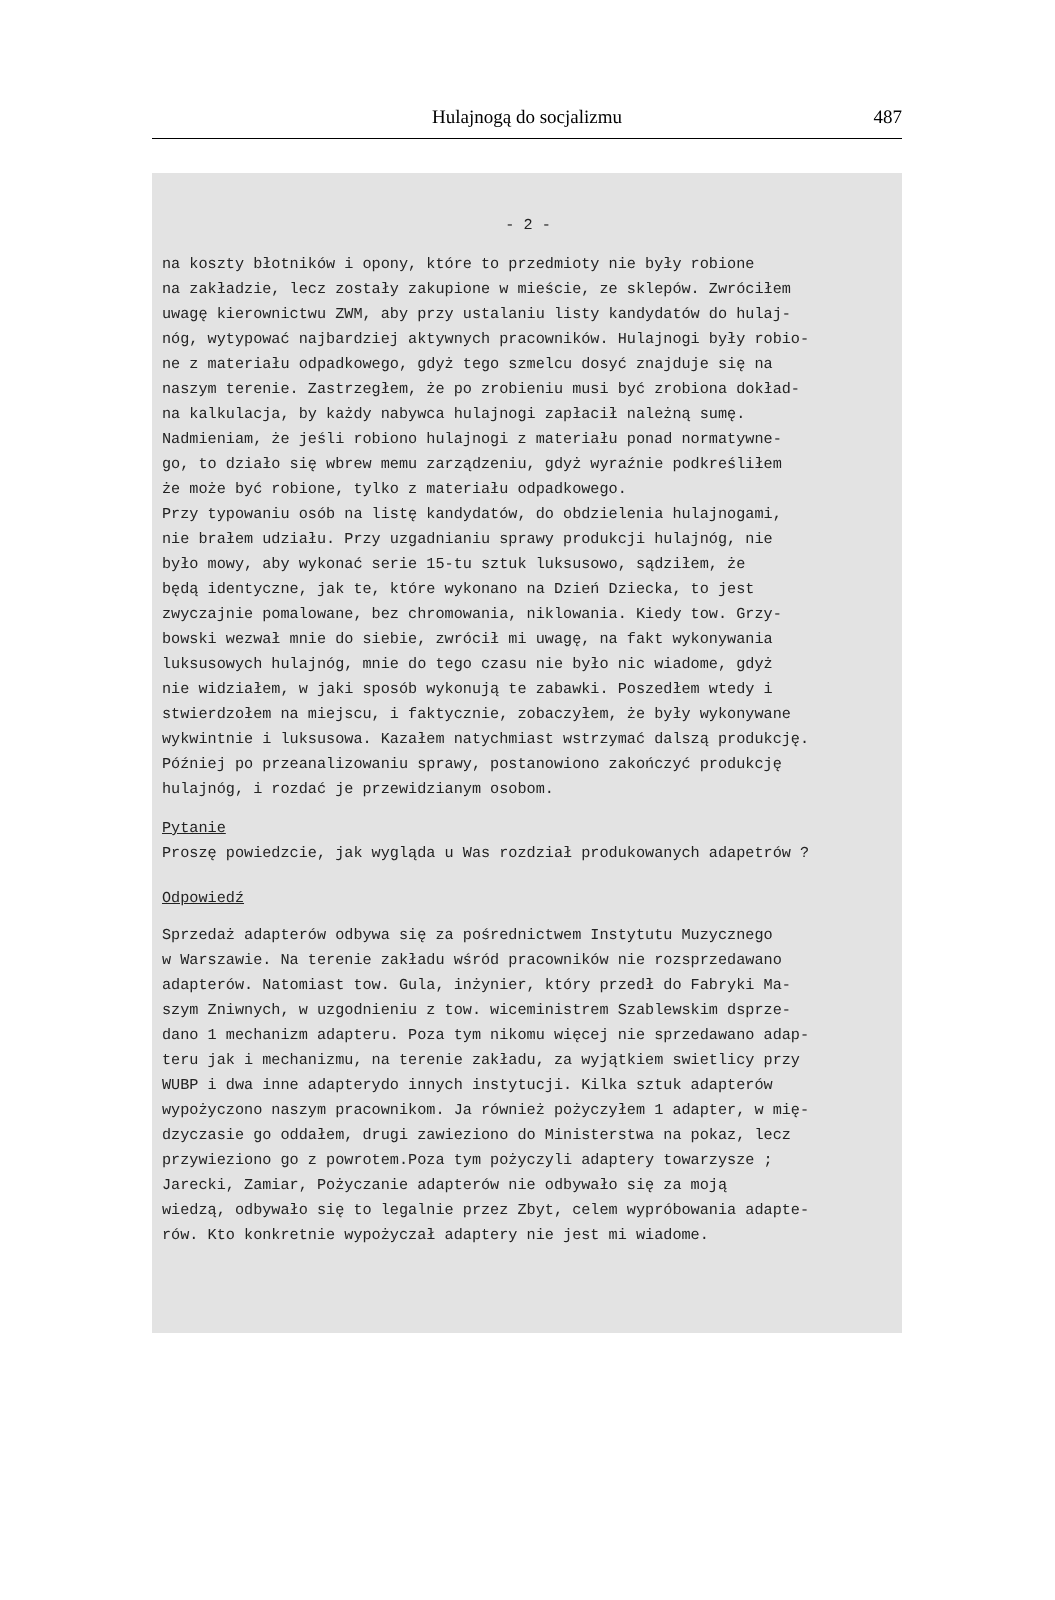Hulajnogą do socjalizmu
487
- 2 -
na koszty błotników i opony, które to przedmioty nie były robione
na zakładzie, lecz zostały zakupione w mieście, ze sklepów. Zwróciłem
uwagę kierownictwu ZWM, aby przy ustalaniu listy kandydatów do hulaj-
nóg, wytypować najbardziej aktywnych pracowników. Hulajnogi były robio-
ne z materiału odpadkowego, gdyż tego szmelcu dosyć znajduje się na
naszym terenie. Zastrzegłem, że po zrobieniu musi być zrobiona dokład-
na kalkulacja, by każdy nabywca hulajnogi zapłacił należną sumę.
Nadmieniam, że jeśli robiono hulajnogi z materiału ponad normatywne-
go, to działo się wbrew memu zarządzeniu, gdyż wyraźnie podkreśliłem
że może być robione, tylko z materiału odpadkowego.
Przy typowaniu osób na listę kandydatów, do obdzielenia hulajnogami,
nie brałem udziału. Przy uzgadnianiu sprawy produkcji hulajnóg, nie
było mowy, aby wykonać serie 15-tu sztuk luksusowo, sądziłem, że
będą identyczne, jak te, które wykonano na Dzień Dziecka, to jest
zwyczajnie pomalowane, bez chromowania, niklowania. Kiedy tow. Grzy-
bowski wezwał mnie do siebie, zwrócił mi uwagę, na fakt wykonywania
luksusowych hulajnóg, mnie do tego czasu nie było nic wiadome, gdyż
nie widziałem, w jaki sposób wykonują te zabawki. Poszedłem wtedy i
stwierdzołem na miejscu, i faktycznie, zobaczyłem, że były wykonywane
wykwintnie i luksusowa. Kazałem natychmiast wstrzymać dalszą produkcję.
Później po przeanalizowaniu sprawy, postanowiono zakończyć produkcję
hulajnóg, i rozdać je przewidzianym osobom.
Pytanie
Proszę powiedzcie, jak wygląda u Was rozdział produkowanych adapetrów ?
Odpowiedź
Sprzedaż adapterów odbywa się za pośrednictwem Instytutu Muzycznego
w Warszawie. Na terenie zakładu wśród pracowników nie rozsprzedawano
adapterów. Natomiast tow. Gula, inżynier, który przedł do Fabryki Ma-
szym Zniwnych, w uzgodnieniu z tow. wiceministrem Szablewskim dsprze-
dano 1 mechanizm adapteru. Poza tym nikomu więcej nie sprzedawano adap-
teru jak i mechanizmu, na terenie zakładu, za wyjątkiem swietlicy przy
WUBP i dwa inne adapterydo innych instytucji. Kilka sztuk adapterów
wypożyczono naszym pracownikom. Ja również pożyczyłem 1 adapter, w mię-
dzyczasie go oddałem, drugi zawieziono do Ministerstwa na pokaz, lecz
przywieziono go z powrotem.Poza tym pożyczyli adaptery towarzysze ;
Jarecki, Zamiar, Pożyczanie adapterów nie odbywało się za moją
wiedzą, odbywało się to legalnie przez Zbyt, celem wypróbowania adapte-
rów. Kto konkretnie wypożyczał adaptery nie jest mi wiadome.